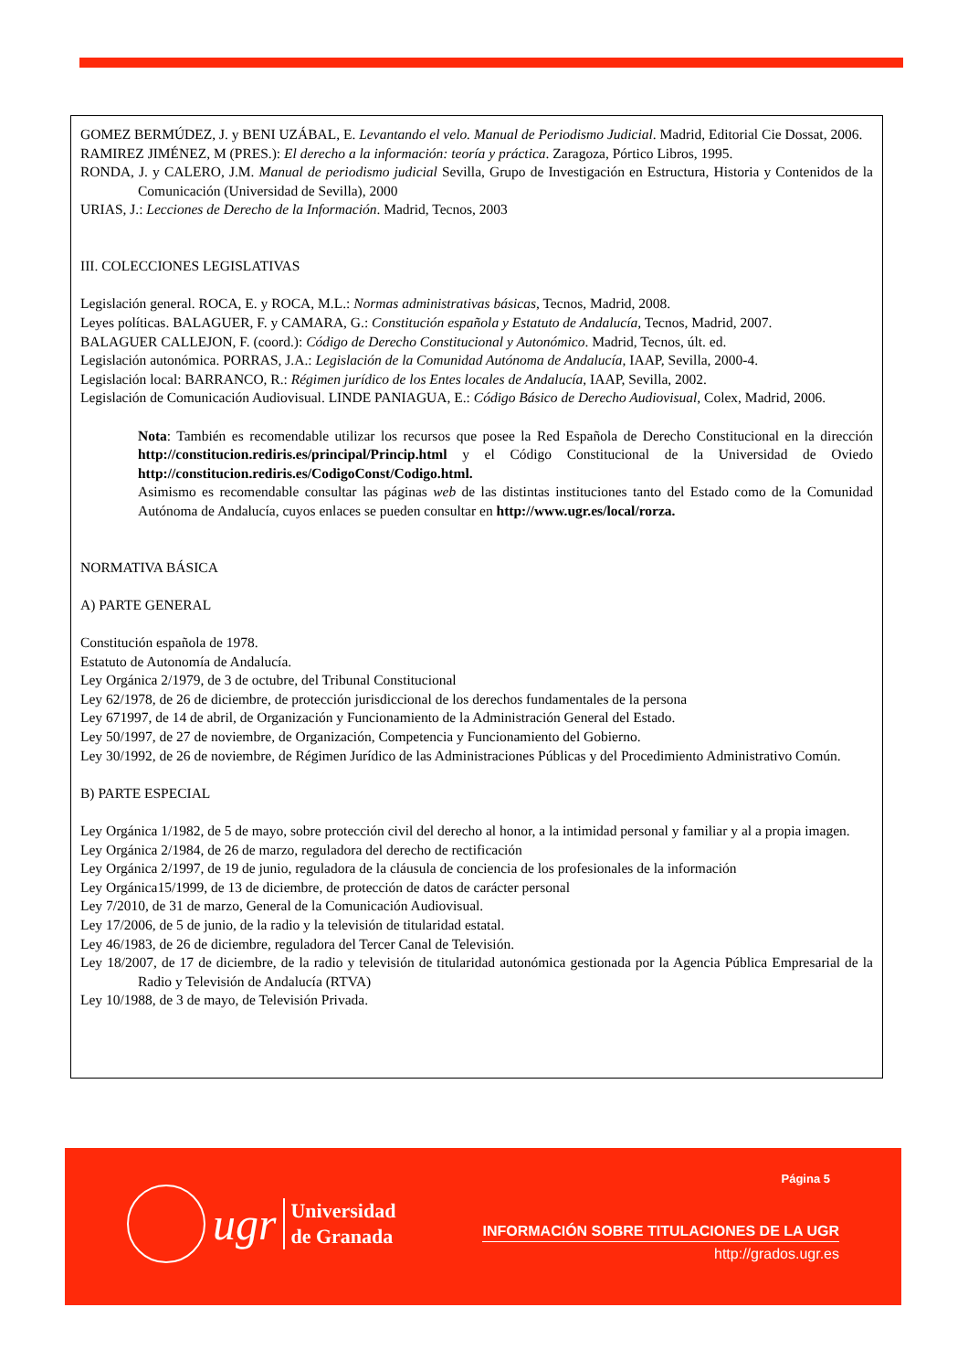GOMEZ BERMÚDEZ, J. y BENI UZÁBAL, E. Levantando el velo. Manual de Periodismo Judicial. Madrid, Editorial Cie Dossat, 2006.
RAMIREZ JIMÉNEZ, M (PRES.): El derecho a la información: teoría y práctica. Zaragoza, Pórtico Libros, 1995.
RONDA, J. y CALERO, J.M. Manual de periodismo judicial Sevilla, Grupo de Investigación en Estructura, Historia y Contenidos de la Comunicación (Universidad de Sevilla), 2000
URIAS, J.: Lecciones de Derecho de la Información. Madrid, Tecnos, 2003
III. COLECCIONES LEGISLATIVAS
Legislación general. ROCA, E. y ROCA, M.L.: Normas administrativas básicas, Tecnos, Madrid, 2008.
Leyes políticas. BALAGUER, F. y CAMARA, G.: Constitución española y Estatuto de Andalucía, Tecnos, Madrid, 2007.
BALAGUER CALLEJON, F. (coord.): Código de Derecho Constitucional y Autonómico. Madrid, Tecnos, últ. ed.
Legislación autonómica. PORRAS, J.A.: Legislación de la Comunidad Autónoma de Andalucía, IAAP, Sevilla, 2000-4.
Legislación local: BARRANCO, R.: Régimen jurídico de los Entes locales de Andalucía, IAAP, Sevilla, 2002.
Legislación de Comunicación Audiovisual. LINDE PANIAGUA, E.: Código Básico de Derecho Audiovisual, Colex, Madrid, 2006.
Nota: También es recomendable utilizar los recursos que posee la Red Española de Derecho Constitucional en la dirección http://constitucion.rediris.es/principal/Princip.html y el Código Constitucional de la Universidad de Oviedo http://constitucion.rediris.es/CodigoConst/Codigo.html.
Asimismo es recomendable consultar las páginas web de las distintas instituciones tanto del Estado como de la Comunidad Autónoma de Andalucía, cuyos enlaces se pueden consultar en http://www.ugr.es/local/rorza.
NORMATIVA BÁSICA
A) PARTE GENERAL
Constitución española de 1978.
Estatuto de Autonomía de Andalucía.
Ley Orgánica 2/1979, de 3 de octubre, del Tribunal Constitucional
Ley 62/1978, de 26 de diciembre, de protección jurisdiccional de los derechos fundamentales de la persona
Ley 671997, de 14 de abril, de Organización y Funcionamiento de la Administración General del Estado.
Ley 50/1997, de 27 de noviembre, de Organización, Competencia y Funcionamiento del Gobierno.
Ley 30/1992, de 26 de noviembre, de Régimen Jurídico de las Administraciones Públicas y del Procedimiento Administrativo Común.
B) PARTE ESPECIAL
Ley Orgánica 1/1982, de 5 de mayo, sobre protección civil del derecho al honor, a la intimidad personal y familiar y al a propia imagen.
Ley Orgánica 2/1984, de 26 de marzo, reguladora del derecho de rectificación
Ley Orgánica 2/1997, de 19 de junio, reguladora de la cláusula de conciencia de los profesionales de la información
Ley Orgánica15/1999, de 13 de diciembre, de protección de datos de carácter personal
Ley 7/2010, de 31 de marzo, General de la Comunicación Audiovisual.
Ley 17/2006, de 5 de junio, de la radio y la televisión de titularidad estatal.
Ley 46/1983, de 26 de diciembre, reguladora del Tercer Canal de Televisión.
Ley 18/2007, de 17 de diciembre, de la radio y televisión de titularidad autonómica gestionada por la Agencia Pública Empresarial de la Radio y Televisión de Andalucía (RTVA)
Ley 10/1988, de 3 de mayo, de Televisión Privada.
ugr
Universidad
de Granada
Página 5
INFORMACIÓN SOBRE TITULACIONES DE LA UGR
http://grados.ugr.es